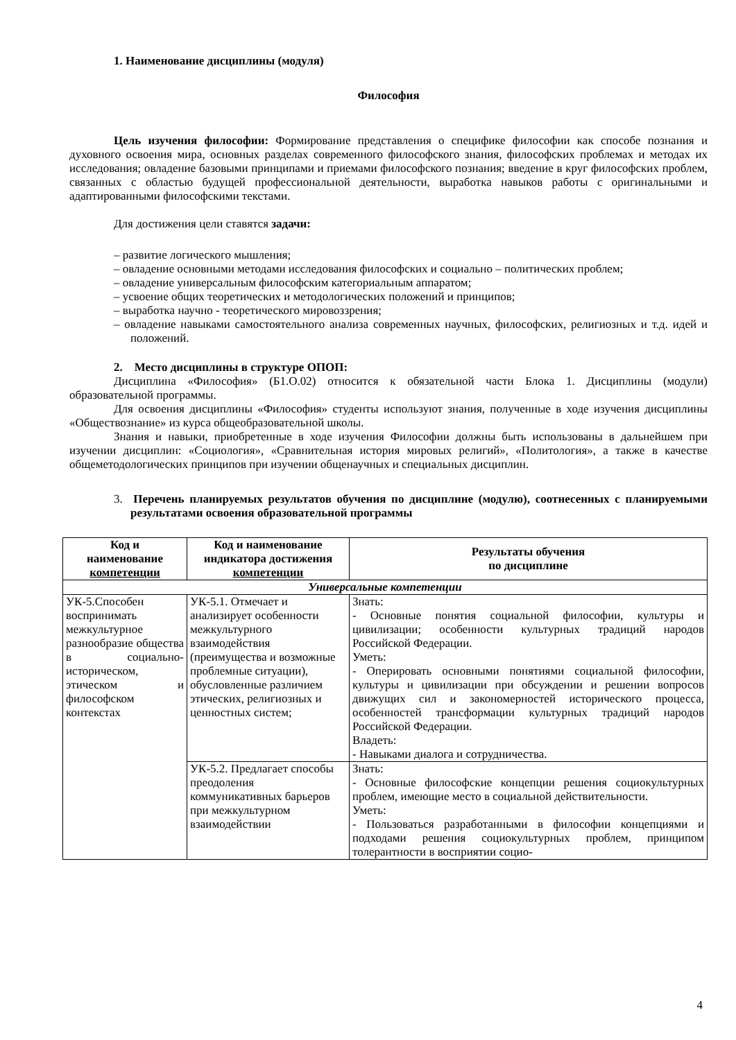1. Наименование дисциплины (модуля)
Философия
Цель изучения философии: Формирование представления о специфике философии как способе познания и духовного освоения мира, основных разделах современного философского знания, философских проблемах и методах их исследования; овладение базовыми принципами и приемами философского познания; введение в круг философских проблем, связанных с областью будущей профессиональной деятельности, выработка навыков работы с оригинальными и адаптированными философскими текстами.
Для достижения цели ставятся задачи:
– развитие логического мышления;
– овладение основными методами исследования философских и социально – политических проблем;
– овладение универсальным философским категориальным аппаратом;
– усвоение общих теоретических и методологических положений и принципов;
– выработка научно - теоретического мировоззрения;
– овладение навыками самостоятельного анализа современных научных, философских, религиозных и т.д. идей и положений.
2. Место дисциплины в структуре ОПОП:
Дисциплина «Философия» (Б1.О.02) относится к обязательной части Блока 1. Дисциплины (модули) образовательной программы.
Для освоения дисциплины «Философия» студенты используют знания, полученные в ходе изучения дисциплины «Обществознание» из курса общеобразовательной школы.
Знания и навыки, приобретенные в ходе изучения Философии должны быть использованы в дальнейшем при изучении дисциплин: «Социология», «Сравнительная история мировых религий», «Политология», а также в качестве общеметодологических принципов при изучении общенаучных и специальных дисциплин.
3. Перечень планируемых результатов обучения по дисциплине (модулю), соотнесенных с планируемыми результатами освоения образовательной программы
| Код и наименование компетенции | Код и наименование индикатора достижения компетенции | Результаты обучения по дисциплине |
| --- | --- | --- |
| Универсальные компетенции | | |
| УК-5.Способен воспринимать межкультурное разнообразие общества в социально-историческом, этическом и философском контекстах | УК-5.1. Отмечает и анализирует особенности межкультурного взаимодействия (преимущества и возможные проблемные ситуации), обусловленные различием этических, религиозных и ценностных систем; | Знать: - Основные понятия социальной философии, культуры и цивилизации; особенности культурных традиций народов Российской Федерации. Уметь: - Оперировать основными понятиями социальной философии, культуры и цивилизации при обсуждении и решении вопросов движущих сил и закономерностей исторического процесса, особенностей трансформации культурных традиций народов Российской Федерации. Владеть: - Навыками диалога и сотрудничества. |
| | УК-5.2. Предлагает способы преодоления коммуникативных барьеров при межкультурном взаимодействии | Знать: - Основные философские концепции решения социокультурных проблем, имеющие место в социальной действительности. Уметь: - Пользоваться разработанными в философии концепциями и подходами решения социокультурных проблем, принципом толерантности в восприятии социо- |
4